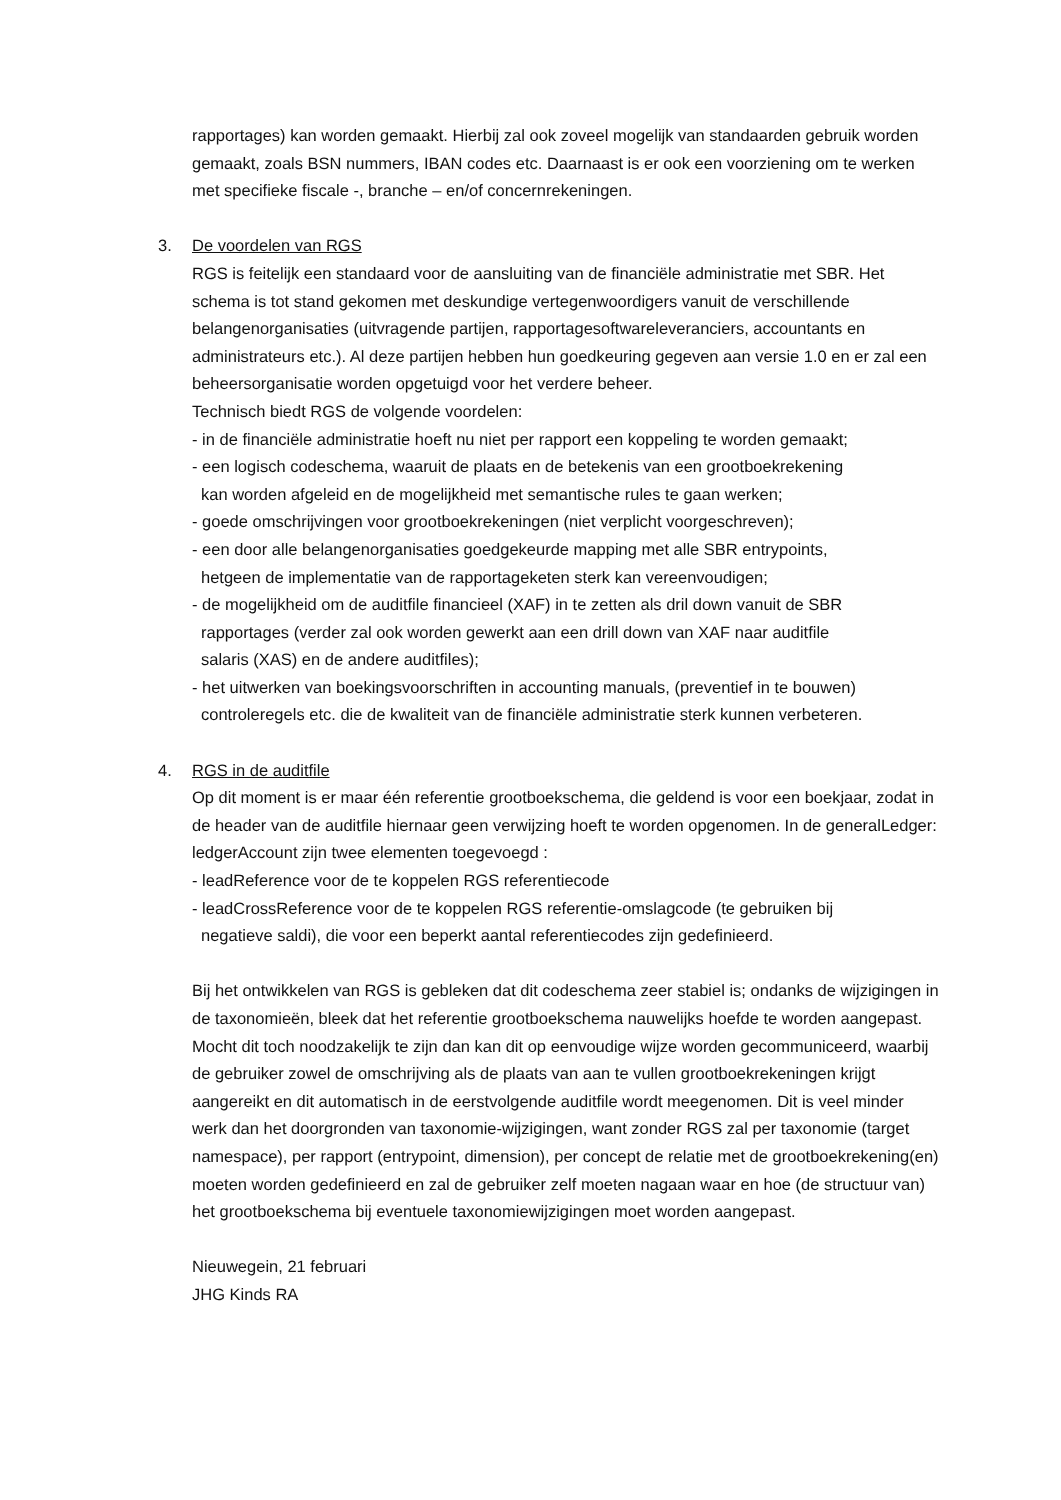rapportages) kan worden gemaakt. Hierbij zal ook zoveel mogelijk van standaarden gebruik worden gemaakt, zoals BSN nummers, IBAN codes etc. Daarnaast is er ook een voorziening om te werken met specifieke fiscale -, branche – en/of concernrekeningen.
3. De voordelen van RGS
RGS is feitelijk een standaard voor de aansluiting van de financiële administratie met SBR. Het schema is tot stand gekomen met deskundige vertegenwoordigers vanuit de verschillende belangenorganisaties (uitvragende partijen, rapportagesoftwareleveranciers, accountants en administrateurs etc.). Al deze partijen hebben hun goedkeuring gegeven aan versie 1.0 en er zal een beheersorganisatie worden opgetuigd voor het verdere beheer.
Technisch biedt RGS de volgende voordelen:
- in de financiële administratie hoeft nu niet per rapport een koppeling te worden gemaakt;
- een logisch codeschema, waaruit de plaats en de betekenis van een grootboekrekening
kan worden afgeleid en de mogelijkheid met semantische rules te gaan werken;
- goede omschrijvingen voor grootboekrekeningen (niet verplicht voorgeschreven);
- een door alle belangenorganisaties goedgekeurde mapping met alle SBR entrypoints,
hetgeen de implementatie van de rapportageketen sterk kan vereenvoudigen;
- de mogelijkheid om de auditfile financieel (XAF) in te zetten als dril down vanuit de SBR
rapportages (verder zal ook worden gewerkt aan een drill down van XAF naar auditfile
salaris (XAS) en de andere auditfiles);
- het uitwerken van boekingsvoorschriften in accounting manuals, (preventief in te bouwen)
controleregels etc. die de kwaliteit van de financiële administratie sterk kunnen verbeteren.
4. RGS in de auditfile
Op dit moment is er maar één referentie grootboekschema, die geldend is voor een boekjaar, zodat in de header van de auditfile hiernaar geen verwijzing hoeft te worden opgenomen. In de generalLedger: ledgerAccount zijn twee elementen toegevoegd :
- leadReference voor de te koppelen RGS referentiecode
- leadCrossReference voor de te koppelen RGS referentie-omslagcode (te gebruiken bij
negatieve saldi), die voor een beperkt aantal referentiecodes zijn gedefinieerd.
Bij het ontwikkelen van RGS is gebleken dat dit codeschema zeer stabiel is; ondanks de wijzigingen in de taxonomieën, bleek dat het referentie grootboekschema nauwelijks hoefde te worden aangepast. Mocht dit toch noodzakelijk te zijn dan kan dit op eenvoudige wijze worden gecommuniceerd, waarbij de gebruiker zowel de omschrijving als de plaats van aan te vullen grootboekrekeningen krijgt aangereikt en dit automatisch in de eerstvolgende auditfile wordt meegenomen. Dit is veel minder werk dan het doorgronden van taxonomie-wijzigingen, want zonder RGS zal per taxonomie (target namespace), per rapport (entrypoint, dimension), per concept de relatie met de grootboekrekening(en) moeten worden gedefinieerd en zal de gebruiker zelf moeten nagaan waar en hoe (de structuur van) het grootboekschema bij eventuele taxonomiewijzigingen moet worden aangepast.
Nieuwegein, 21 februari
JHG Kinds RA